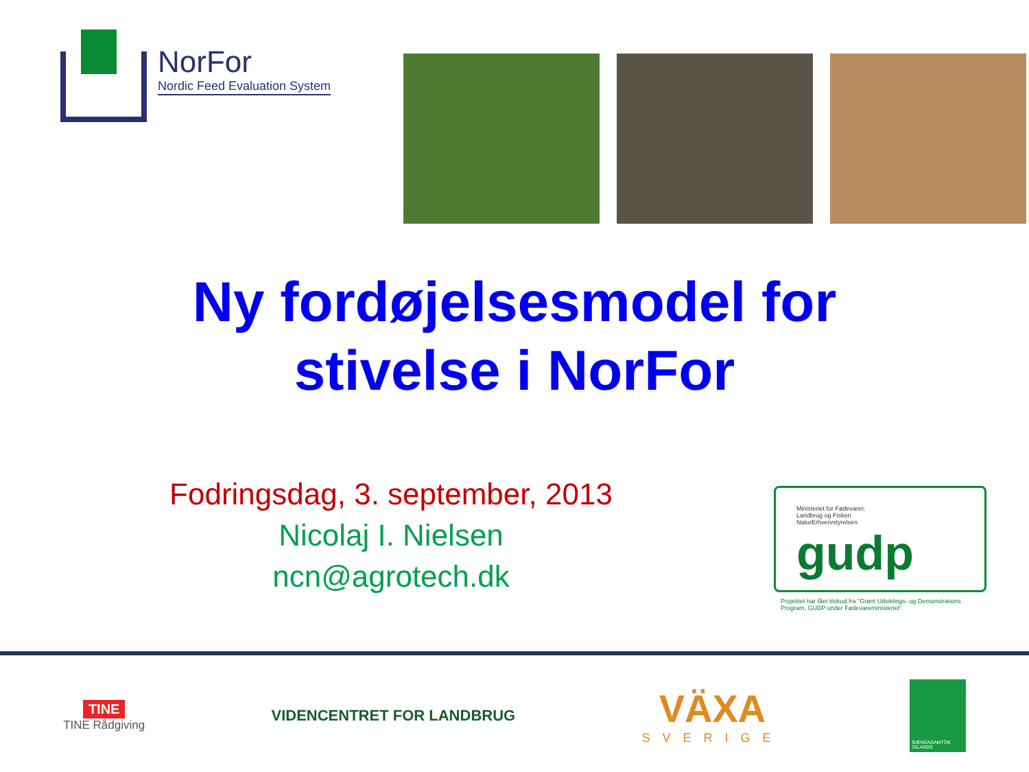NorFor
Nordic Feed Evaluation System
Ny fordøjelsesmodel for
stivelse i NorFor
Fodringsdag, 3. september, 2013
Nicolaj I. Nielsen
ncn@agrotech.dk
Ministeriet for Fødevarer,
Landbrug og Fiskeri
NaturErhvervstyrelsen
gudp
Projektet har fået tilskud fra "Grønt Udviklings- og Demonstrations Program, GUDP under Fødevareministeriet".
TINE
TINE Rådgiving
VIDENCENTRET FOR LANDBRUG
VÄXA
SVERIGE
BÆNDASAMTÖK ÍSLANDS